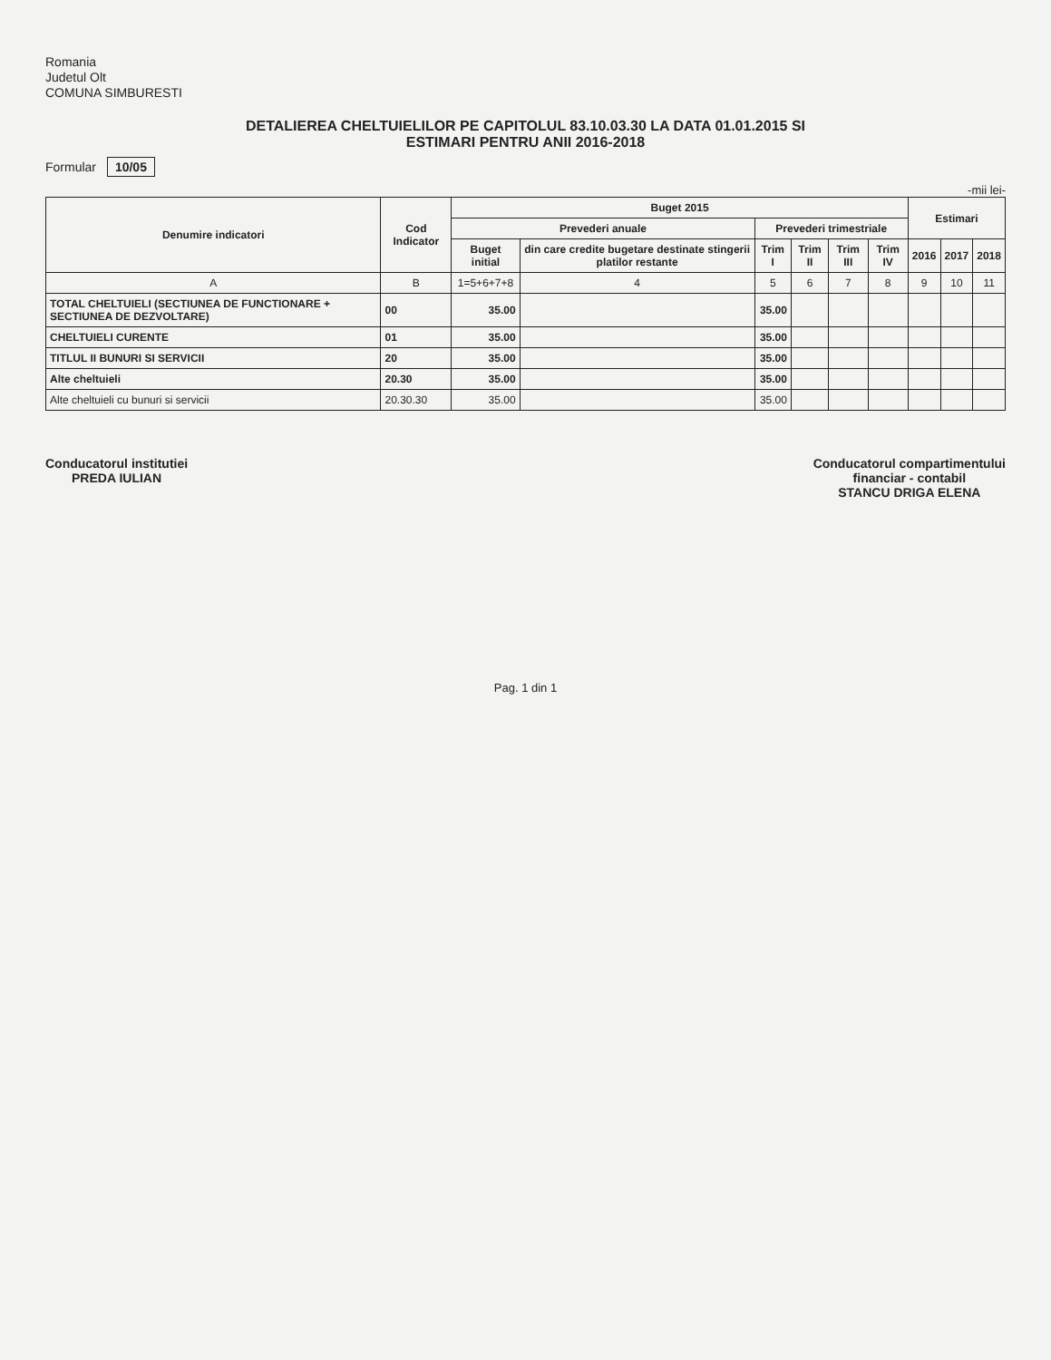Romania
Judetul Olt
COMUNA SIMBURESTI
DETALIEREA CHELTUIELILOR PE CAPITOLUL 83.10.03.30 LA DATA 01.01.2015 SI
ESTIMARI PENTRU ANII 2016-2018
Formular 10/05
-mii lei-
| Denumire indicatori | Cod Indicator | Buget 2015 | | | | | | Estimari | | |
| --- | --- | --- | --- | --- | --- | --- | --- | --- | --- | --- |
| | | Prevederi anuale | | Prevederi trimestriale | | | | | | |
| | | Buget initial | din care credite bugetare destinate stingerii platilor restante | Trim I | Trim II | Trim III | Trim IV | 2016 | 2017 | 2018 |
| A | B | 1=5+6+7+8 | 4 | 5 | 6 | 7 | 8 | 9 | 10 | 11 |
| TOTAL CHELTUIELI (SECTIUNEA DE FUNCTIONARE + SECTIUNEA DE DEZVOLTARE) | 00 | 35.00 | | 35.00 | | | | | | |
| CHELTUIELI CURENTE | 01 | 35.00 | | 35.00 | | | | | | |
| TITLUL II BUNURI SI SERVICII | 20 | 35.00 | | 35.00 | | | | | | |
| Alte cheltuieli | 20.30 | 35.00 | | 35.00 | | | | | | |
| Alte cheltuieli cu bunuri si servicii | 20.30.30 | 35.00 | | 35.00 | | | | | | |
Conducatorul institutiei
PREDA IULIAN
Conducatorul compartimentului
financiar - contabil
STANCU DRIGA ELENA
Pag. 1 din 1